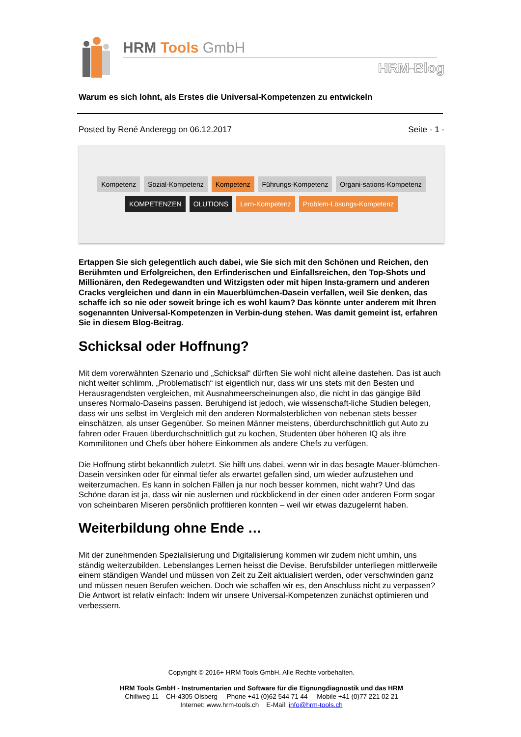HRM Tools GmbH
HRM-Blog
Warum es sich lohnt, als Erstes die Universal-Kompetenzen zu entwickeln
Posted by René Anderegg on 06.12.2017 Seite - 1 -
Kompetenz Sozial-Kompetenz Kompetenz Führungs-Kompetenz Organi-sations-Kompetenz KOMPETENZEN OLUTIONS Lern-Kompetenz Problem-Lösungs-Kompetenz
Ertappen Sie sich gelegentlich auch dabei, wie Sie sich mit den Schönen und Reichen, den Berühmten und Erfolgreichen, den Erfinderischen und Einfallsreichen, den Top-Shots und Millionären, den Redegewandten und Witzigsten oder mit hipen Insta-gramern und anderen Cracks vergleichen und dann in ein Mauerblümchen-Dasein verfallen, weil Sie denken, das schaffe ich so nie oder soweit bringe ich es wohl kaum? Das könnte unter anderem mit Ihren sogenannten Universal-Kompetenzen in Verbin-dung stehen. Was damit gemeint ist, erfahren Sie in diesem Blog-Beitrag.
Schicksal oder Hoffnung?
Mit dem vorerwähnten Szenario und „Schicksal“ dürften Sie wohl nicht alleine dastehen. Das ist auch nicht weiter schlimm. „Problematisch“ ist eigentlich nur, dass wir uns stets mit den Besten und Herausragendsten vergleichen, mit Ausnahmeerscheinungen also, die nicht in das gängige Bild unseres Normalo-Daseins passen. Beruhigend ist jedoch, wie wissenschaft-liche Studien belegen, dass wir uns selbst im Vergleich mit den anderen Normalsterblichen von nebenan stets besser einschätzen, als unser Gegenüber. So meinen Männer meistens, überdurchschnittlich gut Auto zu fahren oder Frauen überdurchschnittlich gut zu kochen, Studenten über höheren IQ als ihre Kommilitonen und Chefs über höhere Einkommen als andere Chefs zu verfügen.
Die Hoffnung stirbt bekanntlich zuletzt. Sie hilft uns dabei, wenn wir in das besagte Mauer-blümchen-Dasein versinken oder für einmal tiefer als erwartet gefallen sind, um wieder aufzustehen und weiterzumachen. Es kann in solchen Fällen ja nur noch besser kommen, nicht wahr? Und das Schöne daran ist ja, dass wir nie auslernen und rückblickend in der einen oder anderen Form sogar von scheinbaren Miseren persönlich profitieren konnten – weil wir etwas dazugelernt haben.
Weiterbildung ohne Ende …
Mit der zunehmenden Spezialisierung und Digitalisierung kommen wir zudem nicht umhin, uns ständig weiterzubilden. Lebenslanges Lernen heisst die Devise. Berufsbilder unterliegen mittlerweile einem ständigen Wandel und müssen von Zeit zu Zeit aktualisiert werden, oder verschwinden ganz und müssen neuen Berufen weichen. Doch wie schaffen wir es, den Anschluss nicht zu verpassen? Die Antwort ist relativ einfach: Indem wir unsere Universal-Kompetenzen zunächst optimieren und verbessern.
Copyright © 2016+ HRM Tools GmbH. Alle Rechte vorbehalten.
HRM Tools GmbH - Instrumentarien und Software für die Eignungdiagnostik und das HRM
Chillweg 11 CH-4305 Olsberg Phone +41 (0)62 544 71 44 Mobile +41 (0)77 221 02 21
Internet: www.hrm-tools.ch E-Mail: info@hrm-tools.ch